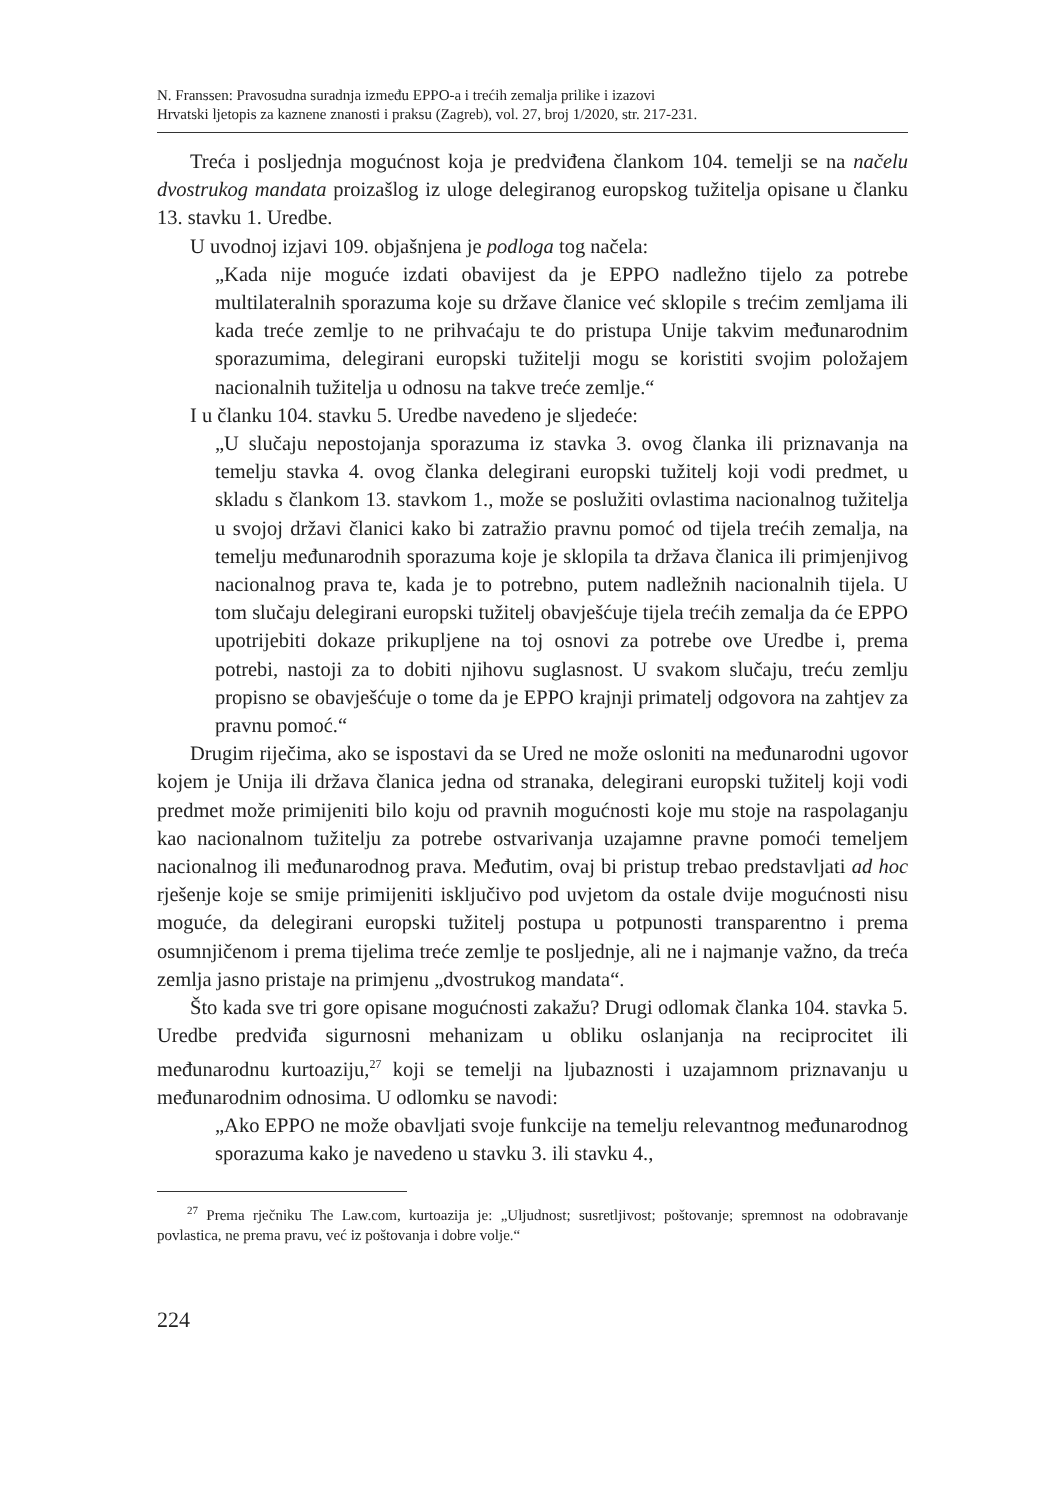N. Franssen: Pravosudna suradnja između EPPO-a i trećih zemalja prilike i izazovi
Hrvatski ljetopis za kaznene znanosti i praksu (Zagreb), vol. 27, broj 1/2020, str. 217-231.
Treća i posljednja mogućnost koja je predviđena člankom 104. temelji se na načelu dvostrukog mandata proizašlog iz uloge delegiranog europskog tužitelja opisane u članku 13. stavku 1. Uredbe.
U uvodnoj izjavi 109. objašnjena je podloga tog načela:
„Kada nije moguće izdati obavijest da je EPPO nadležno tijelo za potrebe multilateralnih sporazuma koje su države članice već sklopile s trećim zemljama ili kada treće zemlje to ne prihvaćaju te do pristupa Unije takvim međunarodnim sporazumima, delegirani europski tužitelji mogu se koristiti svojim položajem nacionalnih tužitelja u odnosu na takve treće zemlje.“
I u članku 104. stavku 5. Uredbe navedeno je sljedeće:
„U slučaju nepostojanja sporazuma iz stavka 3. ovog članka ili priznavanja na temelju stavka 4. ovog članka delegirani europski tužitelj koji vodi predmet, u skladu s člankom 13. stavkom 1., može se poslužiti ovlastima nacionalnog tužitelja u svojoj državi članici kako bi zatražio pravnu pomoć od tijela trećih zemalja, na temelju međunarodnih sporazuma koje je sklopila ta država članica ili primjenjivog nacionalnog prava te, kada je to potrebno, putem nadležnih nacionalnih tijela. U tom slučaju delegirani europski tužitelj obavješćuje tijela trećih zemalja da će EPPO upotrijebiti dokaze prikupljene na toj osnovi za potrebe ove Uredbe i, prema potrebi, nastoji za to dobiti njihovu suglasnost. U svakom slučaju, treću zemlju propisno se obavješćuje o tome da je EPPO krajnji primatelj odgovora na zahtjev za pravnu pomoć.“
Drugim riječima, ako se ispostavi da se Ured ne može osloniti na međunarodni ugovor kojem je Unija ili država članica jedna od stranaka, delegirani europski tužitelj koji vodi predmet može primijeniti bilo koju od pravnih mogućnosti koje mu stoje na raspolaganju kao nacionalnom tužitelju za potrebe ostvarivanja uzajamne pravne pomoći temeljem nacionalnog ili međunarodnog prava. Međutim, ovaj bi pristup trebao predstavljati ad hoc rješenje koje se smije primijeniti isključivo pod uvjetom da ostale dvije mogućnosti nisu moguće, da delegirani europski tužitelj postupa u potpunosti transparentno i prema osumnjičenom i prema tijelima treće zemlje te posljednje, ali ne i najmanje važno, da treća zemlja jasno pristaje na primjenu „dvostrukog mandata“.
Što kada sve tri gore opisane mogućnosti zakažu? Drugi odlomak članka 104. stavka 5. Uredbe predviđa sigurnosni mehanizam u obliku oslanjanja na reciprocitet ili međunarodnu kurtoaziju,<sup>27</sup> koji se temelji na ljubaznosti i uzajamnom priznavanju u međunarodnim odnosima. U odlomku se navodi:
„Ako EPPO ne može obavljati svoje funkcije na temelju relevantnog međunarodnog sporazuma kako je navedeno u stavku 3. ili stavku 4.,
<sup>27</sup> Prema rječniku The Law.com, kurtoazija je: „Uljudnost; susretljivost; poštovanje; spremnost na odobravanje povlastica, ne prema pravu, već iz poštovanja i dobre volje.“
224